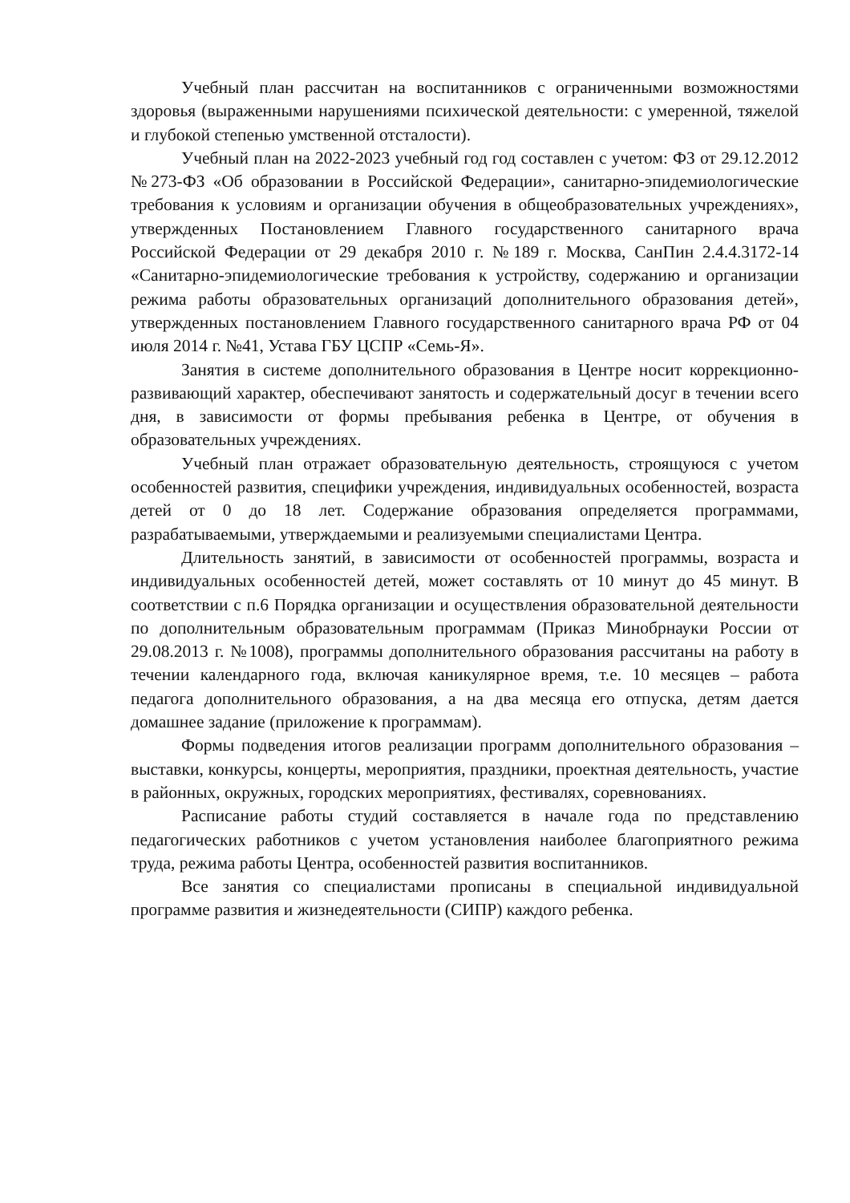Учебный план рассчитан на воспитанников с ограниченными возможностями здоровья (выраженными нарушениями психической деятельности: с умеренной, тяжелой и глубокой степенью умственной отсталости).
Учебный план на 2022-2023 учебный год год составлен с учетом: ФЗ от 29.12.2012 №273-ФЗ «Об образовании в Российской Федерации», санитарно-эпидемиологические требования к условиям и организации обучения в общеобразовательных учреждениях», утвержденных Постановлением Главного государственного санитарного врача Российской Федерации от 29 декабря 2010 г. №189 г. Москва, СанПин 2.4.4.3172-14 «Санитарно-эпидемиологические требования к устройству, содержанию и организации режима работы образовательных организаций дополнительного образования детей», утвержденных постановлением Главного государственного санитарного врача РФ от 04 июля 2014 г. №41, Устава ГБУ ЦСПР «Семь-Я».
Занятия в системе дополнительного образования в Центре носит коррекционно-развивающий характер, обеспечивают занятость и содержательный досуг в течении всего дня, в зависимости от формы пребывания ребенка в Центре, от обучения в образовательных учреждениях.
Учебный план отражает образовательную деятельность, строящуюся с учетом особенностей развития, специфики учреждения, индивидуальных особенностей, возраста детей от 0 до 18 лет. Содержание образования определяется программами, разрабатываемыми, утверждаемыми и реализуемыми специалистами Центра.
Длительность занятий, в зависимости от особенностей программы, возраста и индивидуальных особенностей детей, может составлять от 10 минут до 45 минут. В соответствии с п.6 Порядка организации и осуществления образовательной деятельности по дополнительным образовательным программам (Приказ Минобрнауки России от 29.08.2013 г. №1008), программы дополнительного образования рассчитаны на работу в течении календарного года, включая каникулярное время, т.е. 10 месяцев – работа педагога дополнительного образования, а на два месяца его отпуска, детям дается домашнее задание (приложение к программам).
Формы подведения итогов реализации программ дополнительного образования – выставки, конкурсы, концерты, мероприятия, праздники, проектная деятельность, участие в районных, окружных, городских мероприятиях, фестивалях, соревнованиях.
Расписание работы студий составляется в начале года по представлению педагогических работников с учетом установления наиболее благоприятного режима труда, режима работы Центра, особенностей развития воспитанников.
Все занятия со специалистами прописаны в специальной индивидуальной программе развития и жизнедеятельности (СИПР) каждого ребенка.